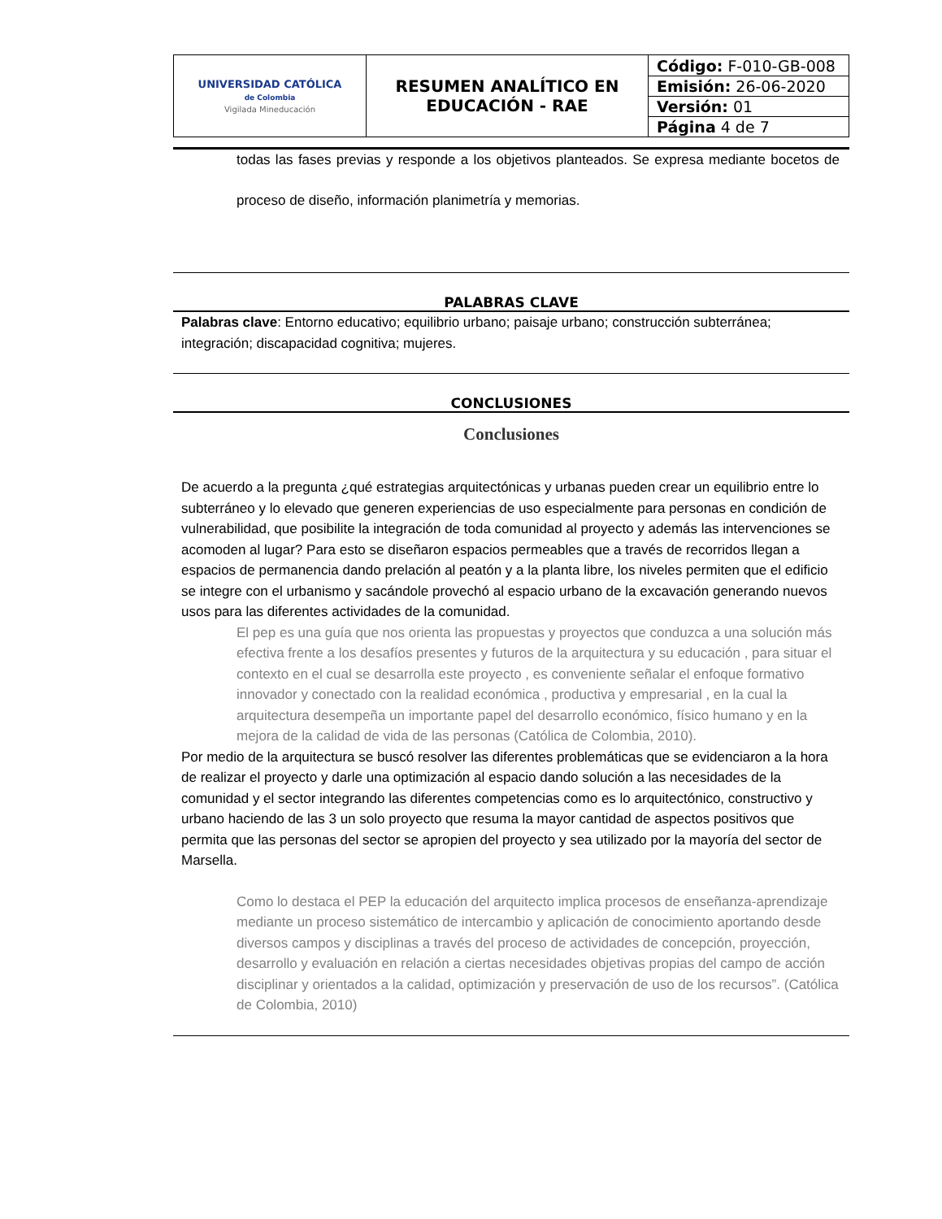| UNIVERSIDAD CATÓLICA de Colombia Vigilada Mineducación | RESUMEN ANALÍTICO EN EDUCACIÓN - RAE | Código: F-010-GB-008 Emisión: 26-06-2020 Versión: 01 Página 4 de 7 |
todas las fases previas y responde a los objetivos planteados. Se expresa mediante bocetos de proceso de diseño, información planimetría y memorias.
PALABRAS CLAVE
Palabras clave: Entorno educativo; equilibrio urbano; paisaje urbano; construcción subterránea; integración; discapacidad cognitiva; mujeres.
CONCLUSIONES
Conclusiones
De acuerdo a la pregunta ¿qué estrategias arquitectónicas y urbanas pueden crear un equilibrio entre lo subterráneo y lo elevado que generen experiencias de uso especialmente para personas en condición de vulnerabilidad, que posibilite la integración de toda comunidad al proyecto y además las intervenciones se acomoden al lugar? Para esto se diseñaron espacios permeables que a través de recorridos llegan a espacios de permanencia dando prelación al peatón y a la planta libre, los niveles permiten que el edificio se integre con el urbanismo y sacándole provechó al espacio urbano de la excavación generando nuevos usos para las diferentes actividades de la comunidad.
El pep es una guía que nos orienta las propuestas y proyectos que conduzca a una solución más efectiva frente a los desafíos presentes y futuros de la arquitectura y su educación , para situar el contexto en el cual se desarrolla este proyecto , es conveniente señalar el enfoque formativo innovador y conectado con la realidad económica , productiva y empresarial , en la cual la arquitectura desempeña un importante papel del desarrollo económico, físico humano y en la mejora de la calidad de vida de las personas (Católica de Colombia, 2010).
Por medio de la arquitectura se buscó resolver las diferentes problemáticas que se evidenciaron a la hora de realizar el proyecto y darle una optimización al espacio dando solución a las necesidades de la comunidad y el sector integrando las diferentes competencias como es lo arquitectónico, constructivo y urbano haciendo de las 3 un solo proyecto que resuma la mayor cantidad de aspectos positivos que permita que las personas del sector se apropien del proyecto y sea utilizado por la mayoría del sector de Marsella.
Como lo destaca el PEP la educación del arquitecto implica procesos de enseñanza-aprendizaje mediante un proceso sistemático de intercambio y aplicación de conocimiento aportando desde diversos campos y disciplinas a través del proceso de actividades de concepción, proyección, desarrollo y evaluación en relación a ciertas necesidades objetivas propias del campo de acción disciplinar y orientados a la calidad, optimización y preservación de uso de los recursos”. (Católica de Colombia, 2010)